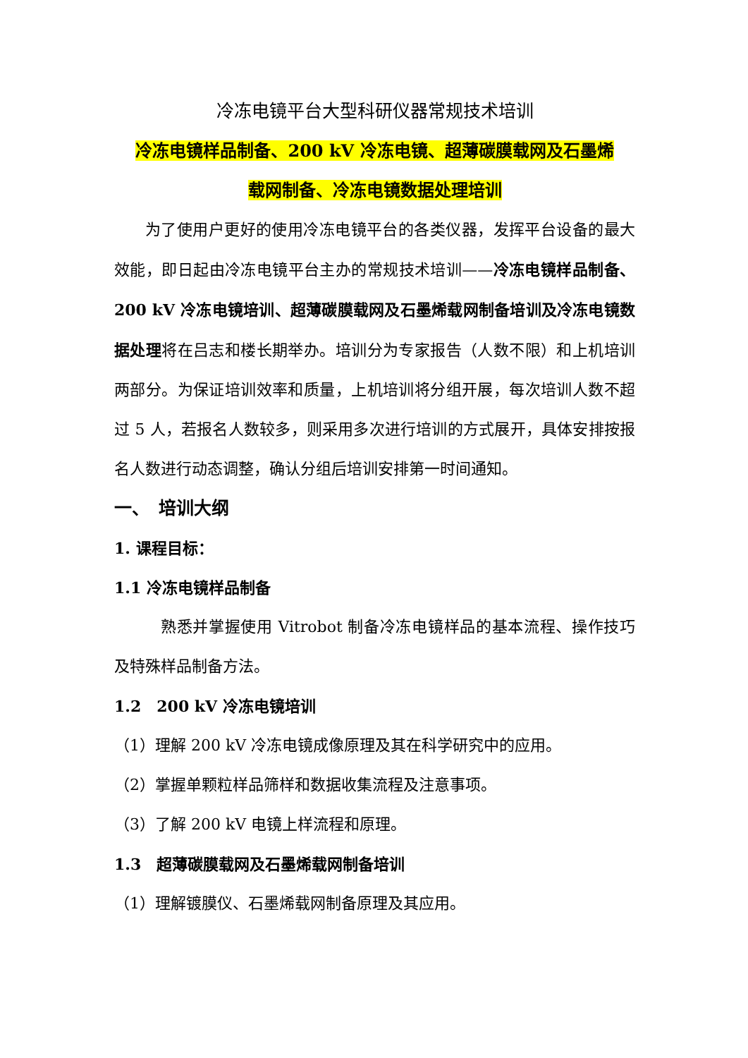冷冻电镜平台大型科研仪器常规技术培训
冷冻电镜样品制备、200 kV 冷冻电镜、超薄碳膜载网及石墨烯
载网制备、冷冻电镜数据处理培训
为了使用户更好的使用冷冻电镜平台的各类仪器，发挥平台设备的最大效能，即日起由冷冻电镜平台主办的常规技术培训——冷冻电镜样品制备、200 kV 冷冻电镜培训、超薄碳膜载网及石墨烯载网制备培训及冷冻电镜数据处理将在吕志和楼长期举办。培训分为专家报告（人数不限）和上机培训两部分。为保证培训效率和质量，上机培训将分组开展，每次培训人数不超过 5 人，若报名人数较多，则采用多次进行培训的方式展开，具体安排按报名人数进行动态调整，确认分组后培训安排第一时间通知。
一、　培训大纲
1. 课程目标：
1.1 冷冻电镜样品制备
熟悉并掌握使用 Vitrobot 制备冷冻电镜样品的基本流程、操作技巧及特殊样品制备方法。
1.2　200 kV 冷冻电镜培训
（1）理解 200 kV 冷冻电镜成像原理及其在科学研究中的应用。
（2）掌握单颗粒样品筛样和数据收集流程及注意事项。
（3）了解 200 kV 电镜上样流程和原理。
1.3　超薄碳膜载网及石墨烯载网制备培训
（1）理解镀膜仪、石墨烯载网制备原理及其应用。